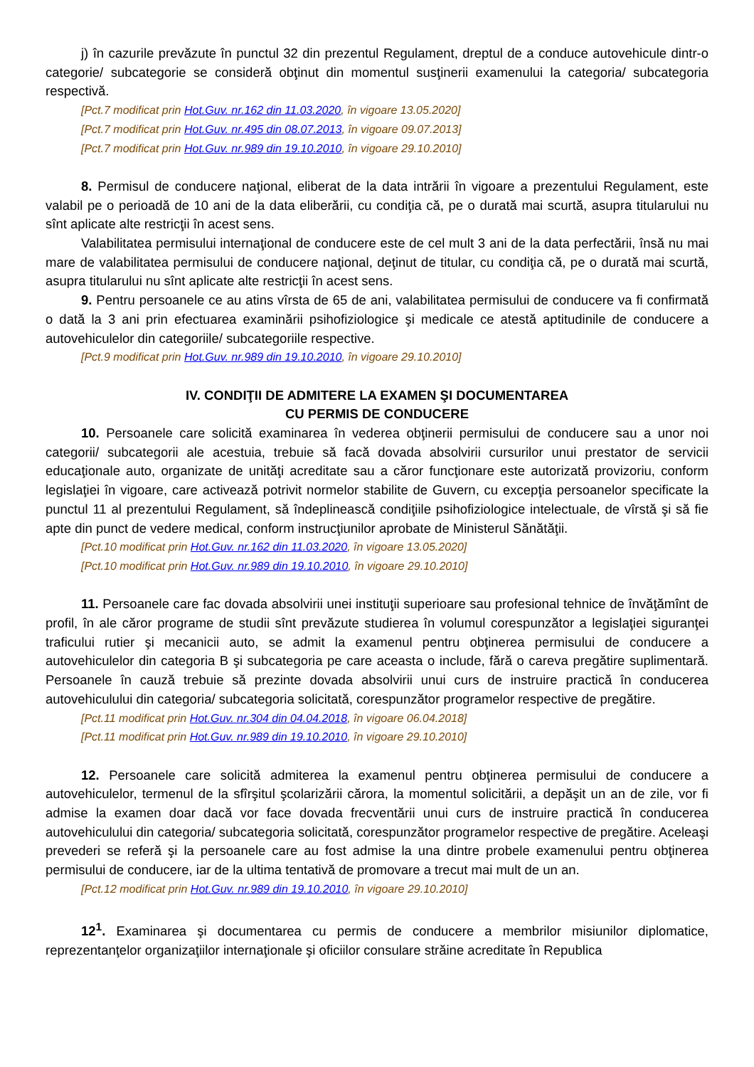j) în cazurile prevăzute în punctul 32 din prezentul Regulament, dreptul de a conduce autovehicule dintr-o categorie/ subcategorie se consideră obţinut din momentul susţinerii examenului la categoria/ subcategoria respectivă.
[Pct.7 modificat prin Hot.Guv. nr.162 din 11.03.2020, în vigoare 13.05.2020]
[Pct.7 modificat prin Hot.Guv. nr.495 din 08.07.2013, în vigoare 09.07.2013]
[Pct.7 modificat prin Hot.Guv. nr.989 din 19.10.2010, în vigoare 29.10.2010]
8. Permisul de conducere naţional, eliberat de la data intrării în vigoare a prezentului Regulament, este valabil pe o perioadă de 10 ani de la data eliberării, cu condiţia că, pe o durată mai scurtă, asupra titularului nu sînt aplicate alte restricţii în acest sens.
Valabilitatea permisului internaţional de conducere este de cel mult 3 ani de la data perfectării, însă nu mai mare de valabilitatea permisului de conducere naţional, deţinut de titular, cu condiţia că, pe o durată mai scurtă, asupra titularului nu sînt aplicate alte restricţii în acest sens.
9. Pentru persoanele ce au atins vîrsta de 65 de ani, valabilitatea permisului de conducere va fi confirmată o dată la 3 ani prin efectuarea examinării psihofiziologice şi medicale ce atestă aptitudinile de conducere a autovehiculelor din categoriile/ subcategoriile respective.
[Pct.9 modificat prin Hot.Guv. nr.989 din 19.10.2010, în vigoare 29.10.2010]
IV. CONDIŢII DE ADMITERE LA EXAMEN ŞI DOCUMENTAREA
CU PERMIS DE CONDUCERE
10. Persoanele care solicită examinarea în vederea obţinerii permisului de conducere sau a unor noi categorii/ subcategorii ale acestuia, trebuie să facă dovada absolvirii cursurilor unui prestator de servicii educaţionale auto, organizate de unităţi acreditate sau a căror funcţionare este autorizată provizoriu, conform legislaţiei în vigoare, care activează potrivit normelor stabilite de Guvern, cu excepţia persoanelor specificate la punctul 11 al prezentului Regulament, să îndeplinească condiţiile psihofiziologice intelectuale, de vîrstă şi să fie apte din punct de vedere medical, conform instrucţiunilor aprobate de Ministerul Sănătăţii.
[Pct.10 modificat prin Hot.Guv. nr.162 din 11.03.2020, în vigoare 13.05.2020]
[Pct.10 modificat prin Hot.Guv. nr.989 din 19.10.2010, în vigoare 29.10.2010]
11. Persoanele care fac dovada absolvirii unei instituţii superioare sau profesional tehnice de învăţămînt de profil, în ale căror programe de studii sînt prevăzute studierea în volumul corespunzător a legislaţiei siguranţei traficului rutier şi mecanicii auto, se admit la examenul pentru obţinerea permisului de conducere a autovehiculelor din categoria B şi subcategoria pe care aceasta o include, fără o careva pregătire suplimentară. Persoanele în cauză trebuie să prezinte dovada absolvirii unui curs de instruire practică în conducerea autovehiculului din categoria/ subcategoria solicitată, corespunzător programelor respective de pregătire.
[Pct.11 modificat prin Hot.Guv. nr.304 din 04.04.2018, în vigoare 06.04.2018]
[Pct.11 modificat prin Hot.Guv. nr.989 din 19.10.2010, în vigoare 29.10.2010]
12. Persoanele care solicită admiterea la examenul pentru obţinerea permisului de conducere a autovehiculelor, termenul de la sfîrşitul şcolarizării cărora, la momentul solicitării, a depăşit un an de zile, vor fi admise la examen doar dacă vor face dovada frecventării unui curs de instruire practică în conducerea autovehiculului din categoria/ subcategoria solicitată, corespunzător programelor respective de pregătire. Aceleaşi prevederi se referă şi la persoanele care au fost admise la una dintre probele examenului pentru obţinerea permisului de conducere, iar de la ultima tentativă de promovare a trecut mai mult de un an.
[Pct.12 modificat prin Hot.Guv. nr.989 din 19.10.2010, în vigoare 29.10.2010]
12<sup>1</sup>. Examinarea şi documentarea cu permis de conducere a membrilor misiunilor diplomatice, reprezentanţelor organizaţiilor internaţionale şi oficiilor consulare străine acreditate în Republica